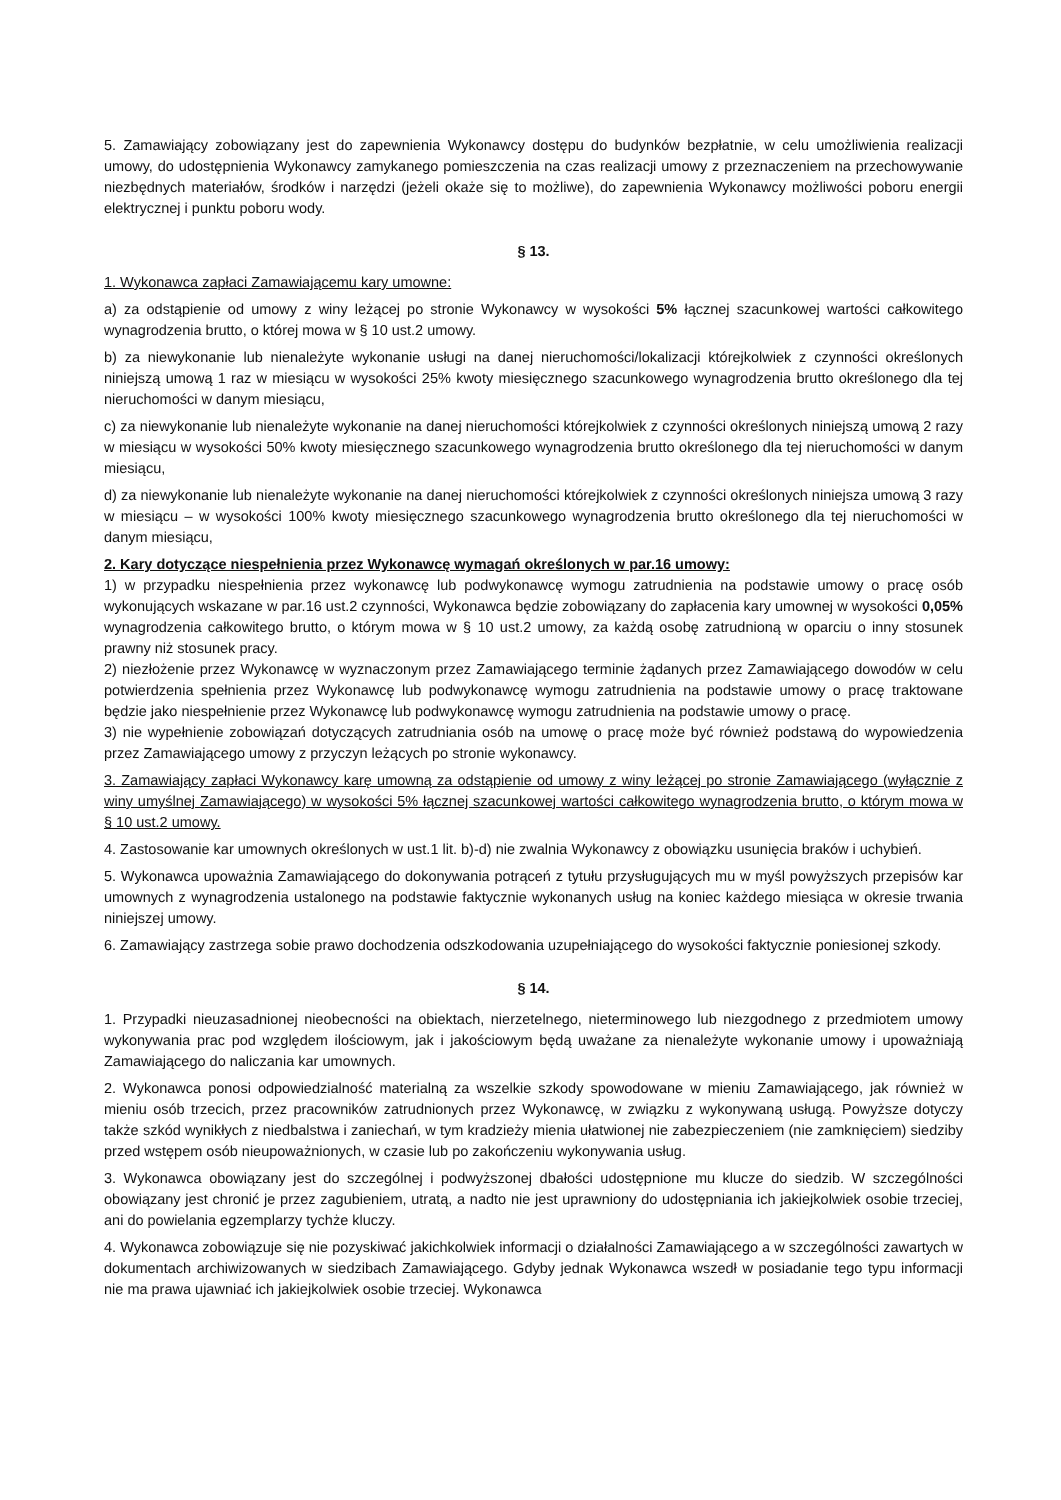5. Zamawiający zobowiązany jest do zapewnienia Wykonawcy dostępu do budynków bezpłatnie, w celu umożliwienia realizacji umowy, do udostępnienia Wykonawcy zamykanego pomieszczenia na czas realizacji umowy z przeznaczeniem na przechowywanie niezbędnych materiałów, środków i narzędzi (jeżeli okaże się to możliwe), do zapewnienia Wykonawcy możliwości poboru energii elektrycznej i punktu poboru wody.
§ 13.
1. Wykonawca zapłaci Zamawiającemu kary umowne:
a) za odstąpienie od umowy z winy leżącej po stronie Wykonawcy w wysokości 5% łącznej szacunkowej wartości całkowitego wynagrodzenia brutto, o której mowa w § 10 ust.2 umowy.
b) za niewykonanie lub nienależyte wykonanie usługi na danej nieruchomości/lokalizacji którejkolwiek z czynności określonych niniejszą umową 1 raz w miesiącu w wysokości 25% kwoty miesięcznego szacunkowego wynagrodzenia brutto określonego dla tej nieruchomości w danym miesiącu,
c) za niewykonanie lub nienależyte wykonanie na danej nieruchomości którejkolwiek z czynności określonych niniejszą umową 2 razy w miesiącu w wysokości 50% kwoty miesięcznego szacunkowego wynagrodzenia brutto określonego dla tej nieruchomości w danym miesiącu,
d) za niewykonanie lub nienależyte wykonanie na danej nieruchomości którejkolwiek z czynności określonych niniejsza umową 3 razy w miesiącu – w wysokości 100% kwoty miesięcznego szacunkowego wynagrodzenia brutto określonego dla tej nieruchomości w danym miesiącu,
2. Kary dotyczące niespełnienia przez Wykonawcę wymagań określonych w par.16 umowy:
1) w przypadku niespełnienia przez wykonawcę lub podwykonawcę wymogu zatrudnienia na podstawie umowy o pracę osób wykonujących wskazane w par.16 ust.2 czynności, Wykonawca będzie zobowiązany do zapłacenia kary umownej w wysokości 0,05% wynagrodzenia całkowitego brutto, o którym mowa w § 10 ust.2 umowy, za każdą osobę zatrudnioną w oparciu o inny stosunek prawny niż stosunek pracy.
2) niezłożenie przez Wykonawcę w wyznaczonym przez Zamawiającego terminie żądanych przez Zamawiającego dowodów w celu potwierdzenia spełnienia przez Wykonawcę lub podwykonawcę wymogu zatrudnienia na podstawie umowy o pracę traktowane będzie jako niespełnienie przez Wykonawcę lub podwykonawcę wymogu zatrudnienia na podstawie umowy o pracę.
3) nie wypełnienie zobowiązań dotyczących zatrudniania osób na umowę o pracę może być również podstawą do wypowiedzenia przez Zamawiającego umowy z przyczyn leżących po stronie wykonawcy.
3. Zamawiający zapłaci Wykonawcy karę umowną za odstąpienie od umowy z winy leżącej po stronie Zamawiającego (wyłącznie z winy umyślnej Zamawiającego) w wysokości 5% łącznej szacunkowej wartości całkowitego wynagrodzenia brutto, o którym mowa w § 10 ust.2 umowy.
4. Zastosowanie kar umownych określonych w ust.1 lit. b)-d) nie zwalnia Wykonawcy z obowiązku usunięcia braków i uchybień.
5. Wykonawca upoważnia Zamawiającego do dokonywania potrąceń z tytułu przysługujących mu w myśl powyższych przepisów kar umownych z wynagrodzenia ustalonego na podstawie faktycznie wykonanych usług na koniec każdego miesiąca w okresie trwania niniejszej umowy.
6. Zamawiający zastrzega sobie prawo dochodzenia odszkodowania uzupełniającego do wysokości faktycznie poniesionej szkody.
§ 14.
1. Przypadki nieuzasadnionej nieobecności na obiektach, nierzetelnego, nieterminowego lub niezgodnego z przedmiotem umowy wykonywania prac pod względem ilościowym, jak i jakościowym będą uważane za nienależyte wykonanie umowy i upoważniają Zamawiającego do naliczania kar umownych.
2. Wykonawca ponosi odpowiedzialność materialną za wszelkie szkody spowodowane w mieniu Zamawiającego, jak również w mieniu osób trzecich, przez pracowników zatrudnionych przez Wykonawcę, w związku z wykonywaną usługą. Powyższe dotyczy także szkód wynikłych z niedbalstwa i zaniechań, w tym kradzieży mienia ułatwionej nie zabezpieczeniem (nie zamknięciem) siedziby przed wstępem osób nieupoważnionych, w czasie lub po zakończeniu wykonywania usług.
3. Wykonawca obowiązany jest do szczególnej i podwyższonej dbałości udostępnione mu klucze do siedzib. W szczególności obowiązany jest chronić je przez zagubieniem, utratą, a nadto nie jest uprawniony do udostępniania ich jakiejkolwiek osobie trzeciej, ani do powielania egzemplarzy tychże kluczy.
4. Wykonawca zobowiązuje się nie pozyskiwać jakichkolwiek informacji o działalności Zamawiającego a w szczególności zawartych w dokumentach archiwizowanych w siedzibach Zamawiającego. Gdyby jednak Wykonawca wszedł w posiadanie tego typu informacji nie ma prawa ujawniać ich jakiejkolwiek osobie trzeciej. Wykonawca